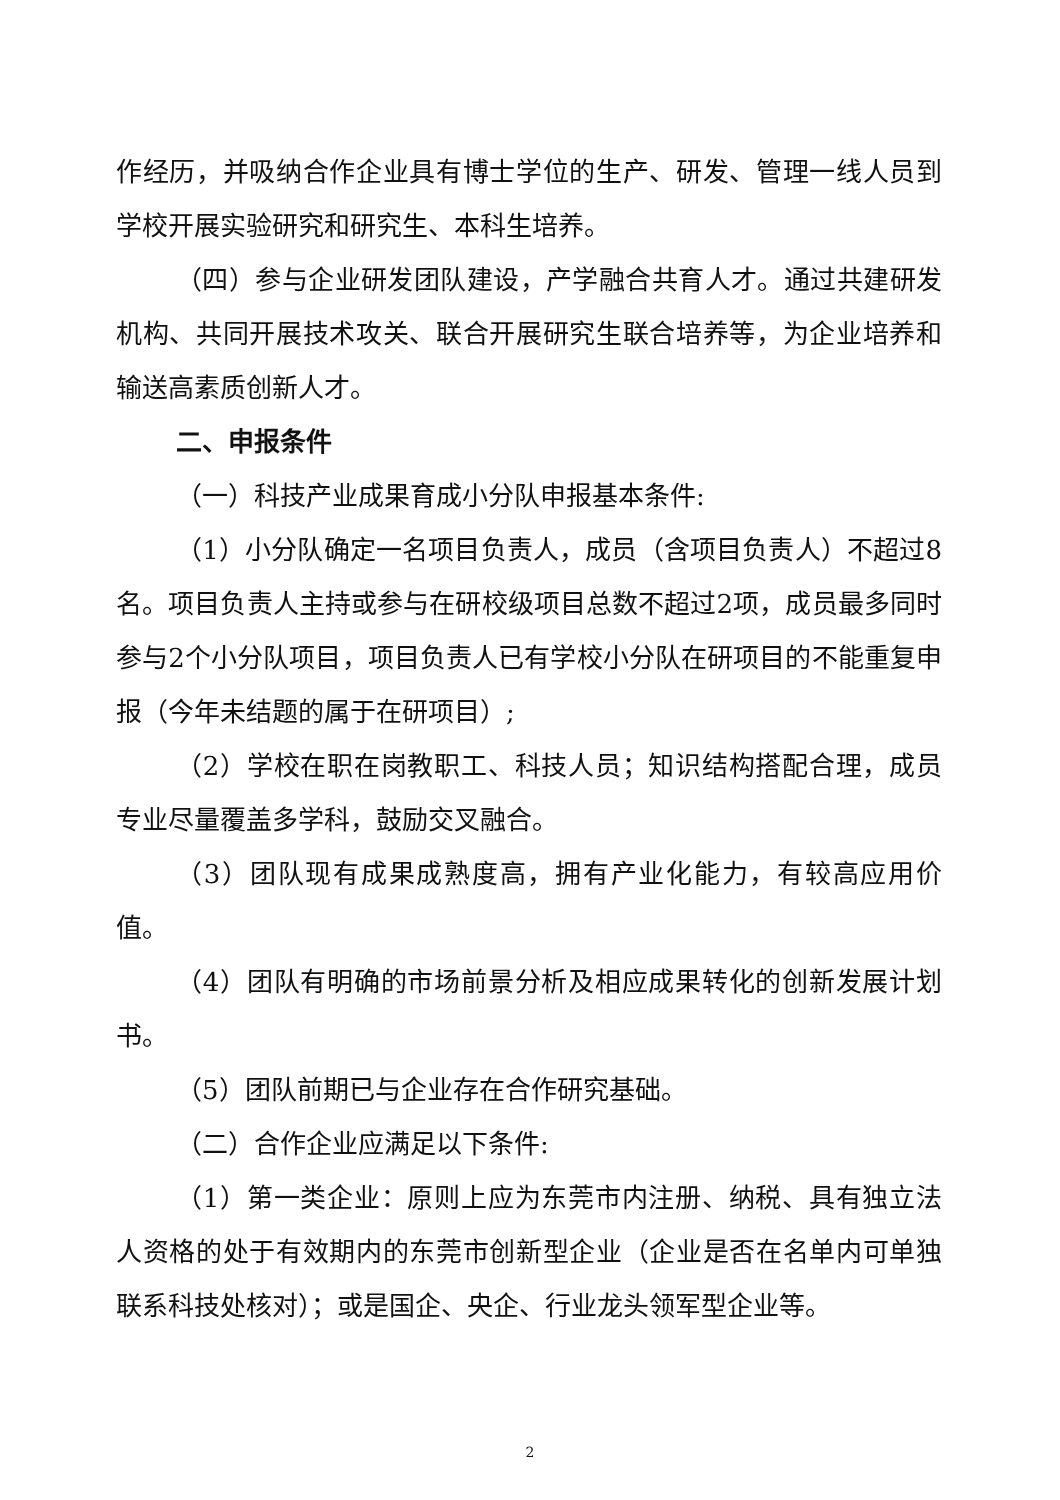作经历，并吸纳合作企业具有博士学位的生产、研发、管理一线人员到学校开展实验研究和研究生、本科生培养。
（四）参与企业研发团队建设，产学融合共育人才。通过共建研发机构、共同开展技术攻关、联合开展研究生联合培养等，为企业培养和输送高素质创新人才。
二、申报条件
（一）科技产业成果育成小分队申报基本条件:
（1）小分队确定一名项目负责人，成员（含项目负责人）不超过8名。项目负责人主持或参与在研校级项目总数不超过2项，成员最多同时参与2个小分队项目，项目负责人已有学校小分队在研项目的不能重复申报（今年未结题的属于在研项目）;
（2）学校在职在岗教职工、科技人员；知识结构搭配合理，成员专业尽量覆盖多学科，鼓励交叉融合。
（3）团队现有成果成熟度高，拥有产业化能力，有较高应用价值。
（4）团队有明确的市场前景分析及相应成果转化的创新发展计划书。
（5）团队前期已与企业存在合作研究基础。
（二）合作企业应满足以下条件:
（1）第一类企业：原则上应为东莞市内注册、纳税、具有独立法人资格的处于有效期内的东莞市创新型企业（企业是否在名单内可单独联系科技处核对）；或是国企、央企、行业龙头领军型企业等。
2